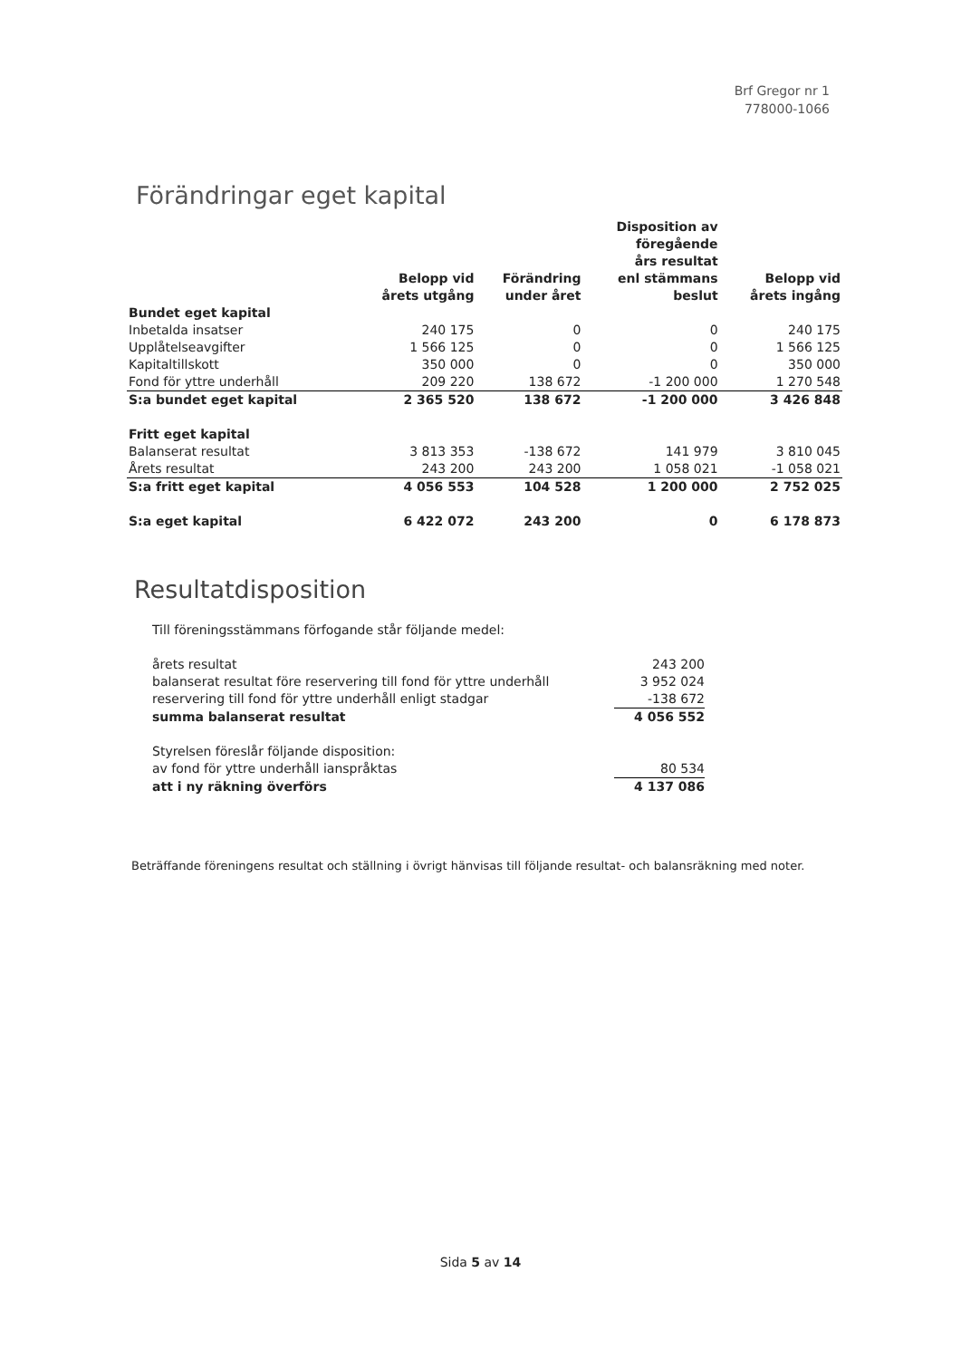Brf Gregor nr 1
778000-1066
Förändringar eget kapital
| | Belopp vid årets utgång | Förändring under året | Disposition av föregående års resultat enl stämmans beslut | Belopp vid årets ingång |
| --- | --- | --- | --- | --- |
| Bundet eget kapital | | | | |
| Inbetalda insatser | 240 175 | 0 | 0 | 240 175 |
| Upplåtelseavgifter | 1 566 125 | 0 | 0 | 1 566 125 |
| Kapitaltillskott | 350 000 | 0 | 0 | 350 000 |
| Fond för yttre underhåll | 209 220 | 138 672 | -1 200 000 | 1 270 548 |
| S:a bundet eget kapital | 2 365 520 | 138 672 | -1 200 000 | 3 426 848 |
| Fritt eget kapital | | | | |
| Balanserat resultat | 3 813 353 | -138 672 | 141 979 | 3 810 045 |
| Årets resultat | 243 200 | 243 200 | 1 058 021 | -1 058 021 |
| S:a fritt eget kapital | 4 056 553 | 104 528 | 1 200 000 | 2 752 025 |
| S:a eget kapital | 6 422 072 | 243 200 | 0 | 6 178 873 |
Resultatdisposition
| Till föreningsstämmans förfogande står följande medel: | |
| årets resultat | 243 200 |
| balanserat resultat före reservering till fond för yttre underhåll | 3 952 024 |
| reservering till fond för yttre underhåll enligt stadgar | -138 672 |
| summa balanserat resultat | 4 056 552 |
| Styrelsen föreslår följande disposition: | |
| av fond för yttre underhåll ianspråktas | 80 534 |
| att i ny räkning överförs | 4 137 086 |
Beträffande föreningens resultat och ställning i övrigt hänvisas till följande resultat- och balansräkning med noter.
Sida 5 av 14